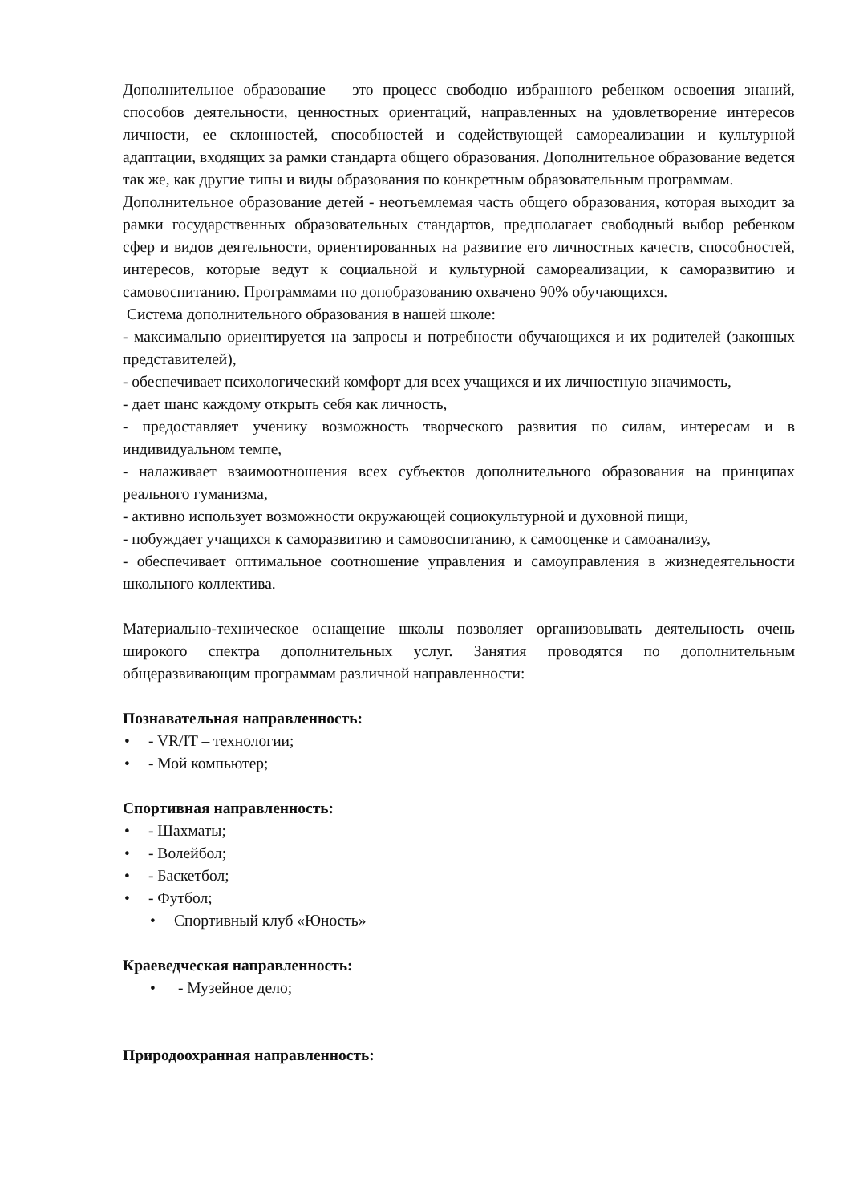Дополнительное образование – это процесс свободно избранного ребенком освоения знаний, способов деятельности, ценностных ориентаций, направленных на удовлетворение интересов личности, ее склонностей, способностей и содействующей самореализации и культурной адаптации, входящих за рамки стандарта общего образования. Дополнительное образование ведется так же, как другие типы и виды образования по конкретным образовательным программам.
Дополнительное образование детей - неотъемлемая часть общего образования, которая выходит за рамки государственных образовательных стандартов, предполагает свободный выбор ребенком сфер и видов деятельности, ориентированных на развитие его личностных качеств, способностей, интересов, которые ведут к социальной и культурной самореализации, к саморазвитию и самовоспитанию. Программами по допобразованию охвачено 90% обучающихся.
Система дополнительного образования в нашей школе:
- максимально ориентируется на запросы и потребности обучающихся и их родителей (законных представителей),
- обеспечивает психологический комфорт для всех учащихся и их личностную значимость,
- дает шанс каждому открыть себя как личность,
- предоставляет ученику возможность творческого развития по силам, интересам и в индивидуальном темпе,
- налаживает взаимоотношения всех субъектов дополнительного образования на принципах реального гуманизма,
- активно использует возможности окружающей социокультурной и духовной пищи,
- побуждает учащихся к саморазвитию и самовоспитанию, к самооценке и самоанализу,
- обеспечивает оптимальное соотношение управления и самоуправления в жизнедеятельности школьного коллектива.
Материально-техническое оснащение школы позволяет организовывать деятельность очень широкого спектра дополнительных услуг. Занятия проводятся по дополнительным общеразвивающим программам различной направленности:
Познавательная направленность:
• - VR/IT – технологии;
• - Мой компьютер;
Спортивная направленность:
• - Шахматы;
• - Волейбол;
• - Баскетбол;
• - Футбол;
• Спортивный клуб «Юность»
Краеведческая направленность:
• - Музейное дело;
Природоохранная направленность: